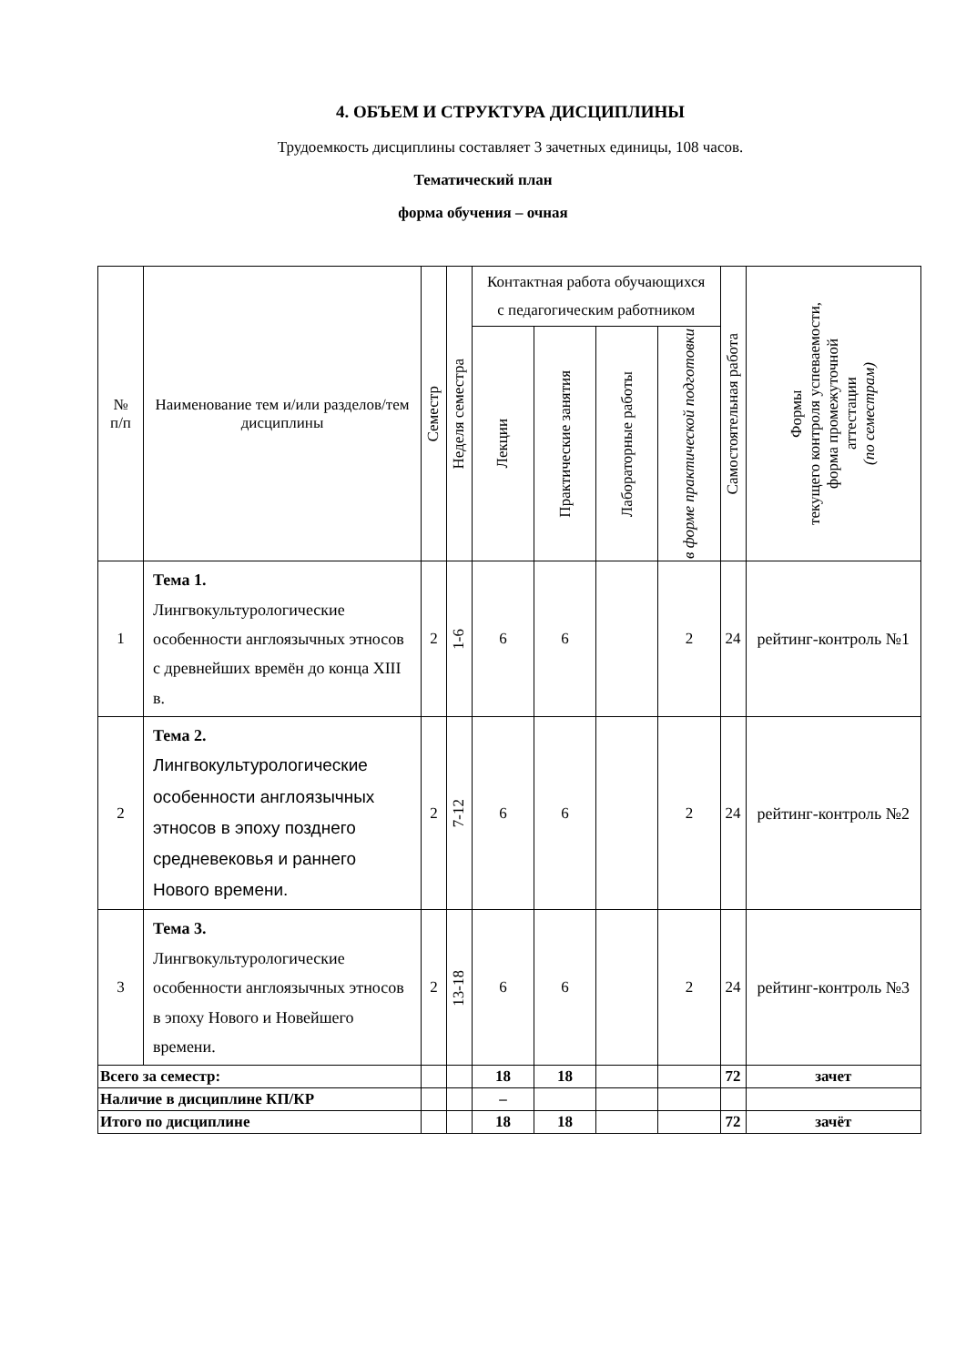4. ОБЪЕМ И СТРУКТУРА ДИСЦИПЛИНЫ
Трудоемкость дисциплины составляет 3 зачетных единицы, 108 часов.
Тематический план
форма обучения – очная
| № п/п | Наименование тем и/или разделов/тем дисциплины | Семестр | Неделя семестра | Контактная работа обучающихся с педагогическим работником | | | | Самостоятельная работа | Формы текущего контроля успеваемости, форма промежуточной аттестации (по семестрам) |
| --- | --- | --- | --- | --- | --- | --- | --- | --- | --- |
| | | | | Лекции | Практические занятия | Лабораторные работы | в форме практической подготовки | | |
| 1 | Тема 1. Лингвокультурологические особенности англоязычных этносов с древнейших времён до конца XIII в. | 2 | 1-6 | 6 | 6 | | 2 | 24 | рейтинг-контроль №1 |
| 2 | Тема 2. Лингвокультурологические особенности англоязычных этносов в эпоху позднего средневековья и раннего Нового времени. | 2 | 7-12 | 6 | 6 | | 2 | 24 | рейтинг-контроль №2 |
| 3 | Тема 3. Лингвокультурологические особенности англоязычных этносов в эпоху Нового и Новейшего времени. | 2 | 13-18 | 6 | 6 | | 2 | 24 | рейтинг-контроль №3 |
| Всего за семестр: | | | | 18 | 18 | | | 72 | зачет |
| Наличие в дисциплине КП/КР | | | | – | | | | | |
| Итого по дисциплине | | | | 18 | 18 | | | 72 | зачёт |